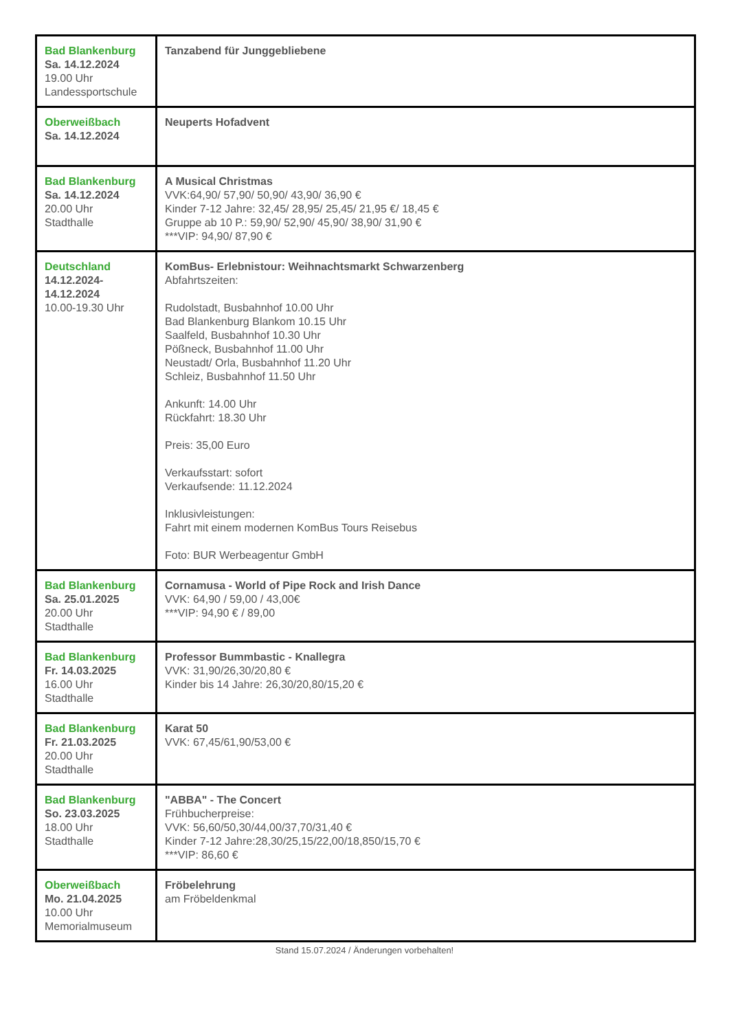| Bad Blankenburg Sa. 14.12.2024 19.00 Uhr Landessportschule | Tanzabend für Junggebliebene |
| Oberweißbach Sa. 14.12.2024 | Neuperts Hofadvent |
| Bad Blankenburg Sa. 14.12.2024 20.00 Uhr Stadthalle | A Musical Christmas VVK:64,90/ 57,90/ 50,90/ 43,90/ 36,90 € Kinder 7-12 Jahre: 32,45/ 28,95/ 25,45/ 21,95 €/ 18,45 € Gruppe ab 10 P.: 59,90/ 52,90/ 45,90/ 38,90/ 31,90 € ***VIP: 94,90/ 87,90 € |
| Deutschland 14.12.2024- 14.12.2024 10.00-19.30 Uhr | KomBus- Erlebnistour: Weihnachtsmarkt Schwarzenberg Abfahrtszeiten: Rudolstadt, Busbahnhof 10.00 Uhr Bad Blankenburg Blankom 10.15 Uhr Saalfeld, Busbahnhof 10.30 Uhr Pößneck, Busbahnhof 11.00 Uhr Neustadt/ Orla, Busbahnhof 11.20 Uhr Schleiz, Busbahnhof 11.50 Uhr Ankunft: 14.00 Uhr Rückfahrt: 18.30 Uhr Preis: 35,00 Euro Verkaufsstart: sofort Verkaufsende: 11.12.2024 Inklusivleistungen: Fahrt mit einem modernen KomBus Tours Reisebus Foto: BUR Werbeagentur GmbH |
| Bad Blankenburg Sa. 25.01.2025 20.00 Uhr Stadthalle | Cornamusa - World of Pipe Rock and Irish Dance VVK: 64,90 / 59,00 / 43,00€ ***VIP: 94,90 € / 89,00 |
| Bad Blankenburg Fr. 14.03.2025 16.00 Uhr Stadthalle | Professor Bummbastic - Knallegra VVK: 31,90/26,30/20,80 € Kinder bis 14 Jahre: 26,30/20,80/15,20 € |
| Bad Blankenburg Fr. 21.03.2025 20.00 Uhr Stadthalle | Karat 50 VVK: 67,45/61,90/53,00 € |
| Bad Blankenburg So. 23.03.2025 18.00 Uhr Stadthalle | "ABBA" - The Concert Frühbucherpreise: VVK: 56,60/50,30/44,00/37,70/31,40 € Kinder 7-12 Jahre:28,30/25,15/22,00/18,850/15,70 € ***VIP: 86,60 € |
| Oberweißbach Mo. 21.04.2025 10.00 Uhr Memorialmuseum | Fröbelehrung am Fröbeldenkmal |
Stand 15.07.2024 / Änderungen vorbehalten!